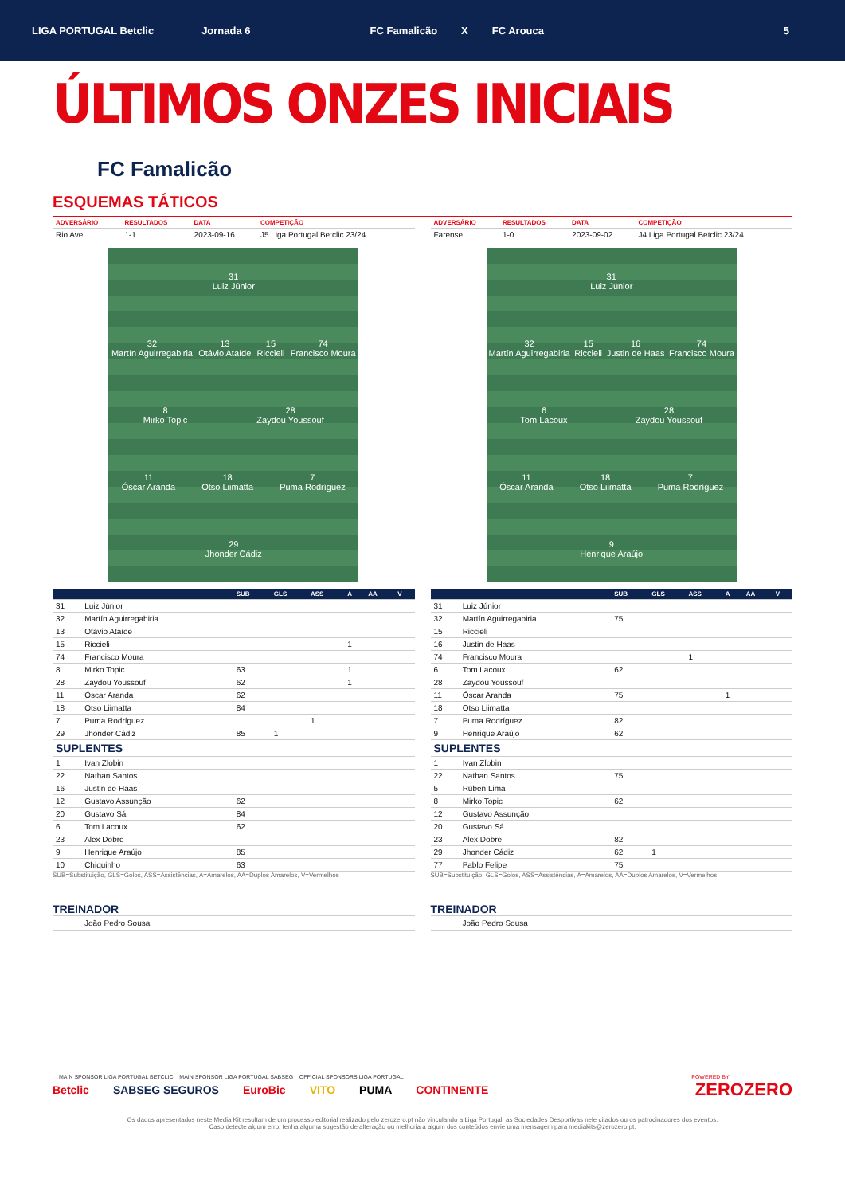LIGA PORTUGAL Betclic Jornada 6 FC Famalicão X FC Arouca 5
ÚLTIMOS ONZES INICIAIS
FC Famalicão
ESQUEMAS TÁTICOS
| ADVERSÁRIO | RESULTADOS | DATA | COMPETIÇÃO |
| --- | --- | --- | --- |
| Rio Ave | 1-1 | 2023-09-16 | J5 Liga Portugal Betclic 23/24 |
31
Luiz Júnior
32
Martín Aguirregabiria
13
Otávio Ataíde
15
Riccieli
74
Francisco Moura
8
Mirko Topic
28
Zaydou Youssouf
11
Óscar Aranda
18
Otso Liimatta
7
Puma Rodríguez
29
Jhonder Cádiz
| | | SUB | GLS | ASS | A | AA | V |
| --- | --- | --- | --- | --- | --- | --- | --- |
| 31 | Luiz Júnior | | | | | | |
| 32 | Martín Aguirregabiria | | | | | | |
| 13 | Otávio Ataíde | | | | | | |
| 15 | Riccieli | | | | 1 | | |
| 74 | Francisco Moura | | | | | | |
| 8 | Mirko Topic | 63 | | | 1 | | |
| 28 | Zaydou Youssouf | 62 | | | 1 | | |
| 11 | Óscar Aranda | 62 | | | | | |
| 18 | Otso Liimatta | 84 | | | | | |
| 7 | Puma Rodríguez | | | 1 | | | |
| 29 | Jhonder Cádiz | 85 | 1 | | | | |
| SUPLENTES | | | | | | | |
| 1 | Ivan Zlobin | | | | | | |
| 22 | Nathan Santos | | | | | | |
| 16 | Justin de Haas | | | | | | |
| 12 | Gustavo Assunção | 62 | | | | | |
| 20 | Gustavo Sá | 84 | | | | | |
| 6 | Tom Lacoux | 62 | | | | | |
| 23 | Alex Dobre | | | | | | |
| 9 | Henrique Araújo | 85 | | | | | |
| 10 | Chiquinho | 63 | | | | | |
SUB=Substituição, GLS=Golos, ASS=Assistências, A=Amarelos, AA=Duplos Amarelos, V=Vermelhos
TREINADOR
João Pedro Sousa
| ADVERSÁRIO | RESULTADOS | DATA | COMPETIÇÃO |
| --- | --- | --- | --- |
| Farense | 1-0 | 2023-09-02 | J4 Liga Portugal Betclic 23/24 |
31
Luiz Júnior
32
Martín Aguirregabiria
15
Riccieli
16
Justin de Haas
74
Francisco Moura
6
Tom Lacoux
28
Zaydou Youssouf
11
Óscar Aranda
18
Otso Liimatta
7
Puma Rodríguez
9
Henrique Araújo
| | | SUB | GLS | ASS | A | AA | V |
| --- | --- | --- | --- | --- | --- | --- | --- |
| 31 | Luiz Júnior | | | | | | |
| 32 | Martín Aguirregabiria | 75 | | | | | |
| 15 | Riccieli | | | | | | |
| 16 | Justin de Haas | | | | | | |
| 74 | Francisco Moura | | | 1 | | | |
| 6 | Tom Lacoux | 62 | | | | | |
| 28 | Zaydou Youssouf | | | | | | |
| 11 | Óscar Aranda | 75 | | | 1 | | |
| 18 | Otso Liimatta | | | | | | |
| 7 | Puma Rodríguez | 82 | | | | | |
| 9 | Henrique Araújo | 62 | | | | | |
| SUPLENTES | | | | | | | |
| 1 | Ivan Zlobin | | | | | | |
| 22 | Nathan Santos | 75 | | | | | |
| 5 | Rúben Lima | | | | | | |
| 8 | Mirko Topic | 62 | | | | | |
| 12 | Gustavo Assunção | | | | | | |
| 20 | Gustavo Sá | | | | | | |
| 23 | Alex Dobre | 82 | | | | | |
| 29 | Jhonder Cádiz | 62 | 1 | | | | |
| 77 | Pablo Felipe | 75 | | | | | |
SUB=Substituição, GLS=Golos, ASS=Assistências, A=Amarelos, AA=Duplos Amarelos, V=Vermelhos
TREINADOR
João Pedro Sousa
MAIN SPONSOR LIGA PORTUGAL BETCLIC MAIN SPONSOR LIGA PORTUGAL SABSEG OFFICIAL SPONSORS LIGA PORTUGAL POWERED BY
Betclic SABSEG SEGUROS EuroBic VITO PUMA CONTINENTE ZEROZERO
Os dados apresentados neste Media Kit resultam de um processo editorial realizado pelo zerozero.pt não vinculando a Liga Portugal, as Sociedades Desportivas nele citados ou os patrocinadores dos eventos.
Caso detecte algum erro, tenha alguma sugestão de alteração ou melhoria a algum dos conteúdos envie uma mensagem para mediakits@zerozero.pt.